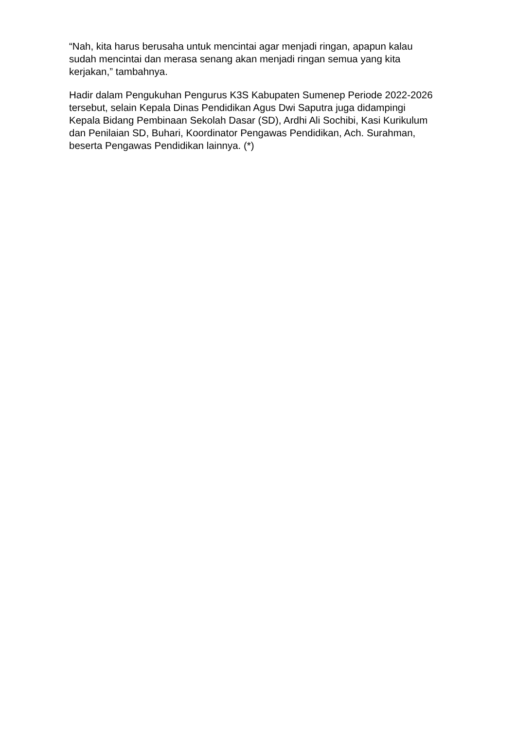“Nah, kita harus berusaha untuk mencintai agar menjadi ringan, apapun kalau sudah mencintai dan merasa senang akan menjadi ringan semua yang kita kerjakan,” tambahnya.
Hadir dalam Pengukuhan Pengurus K3S Kabupaten Sumenep Periode 2022-2026 tersebut, selain Kepala Dinas Pendidikan Agus Dwi Saputra juga didampingi Kepala Bidang Pembinaan Sekolah Dasar (SD), Ardhi Ali Sochibi, Kasi Kurikulum dan Penilaian SD, Buhari, Koordinator Pengawas Pendidikan, Ach. Surahman, beserta Pengawas Pendidikan lainnya. (*)